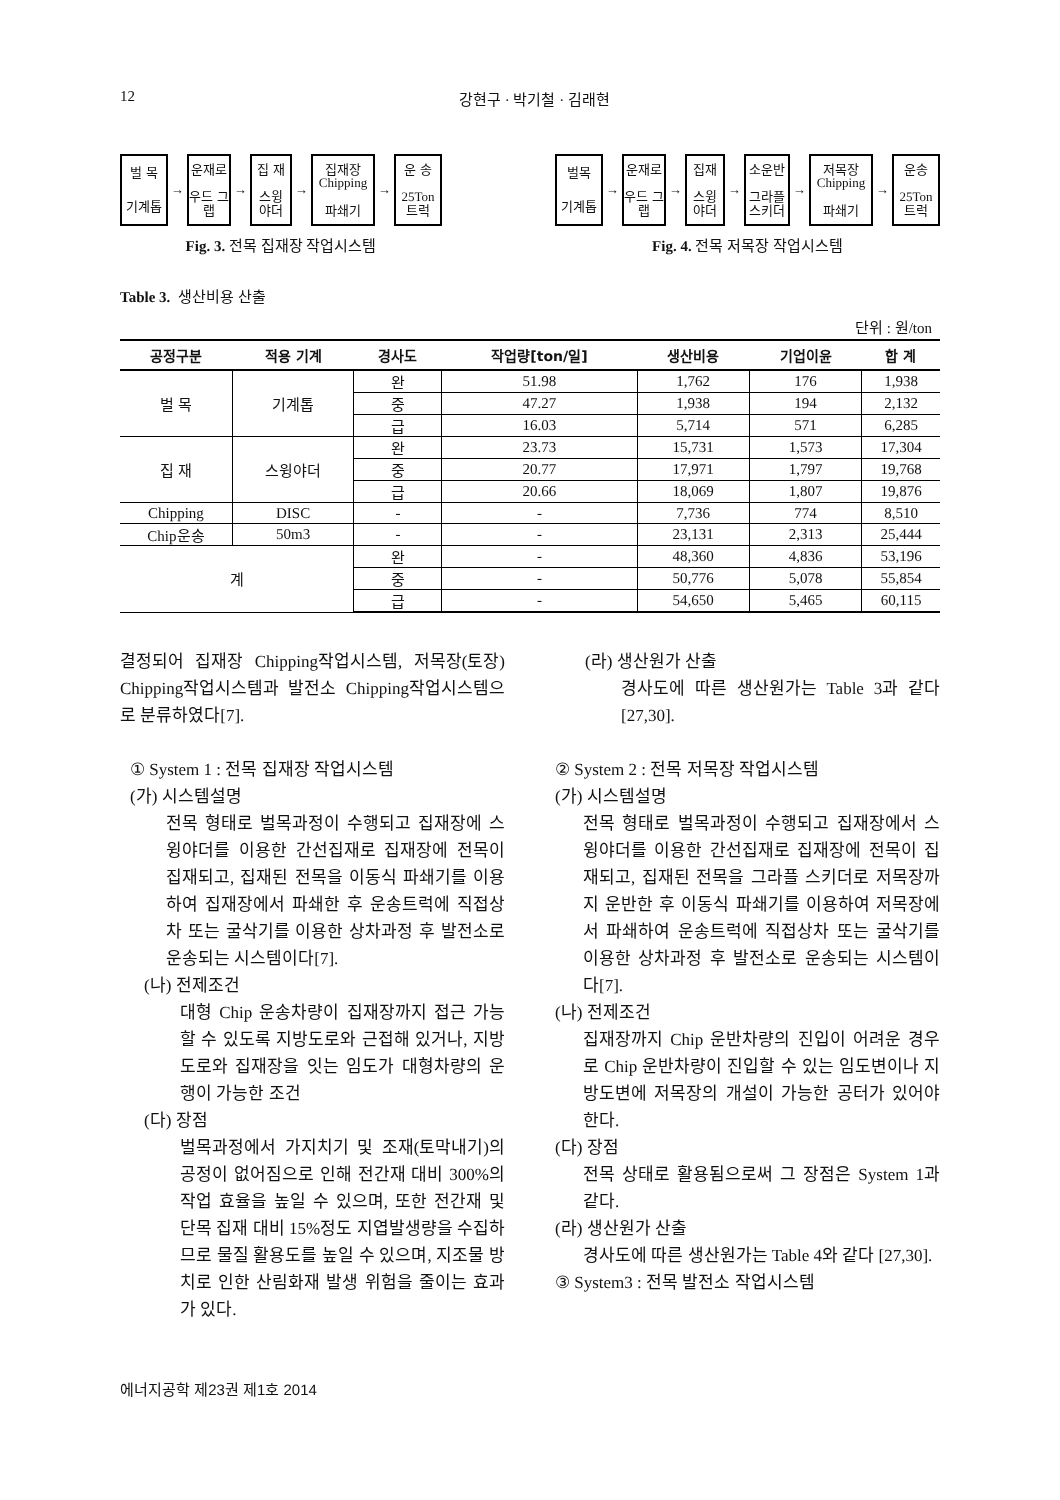12 강현구 · 박기철 · 김래현
벌 목
기계톱
→
운재로
우드 그랩
→
집 재
스윙 야더
→
집재장 Chipping
파쇄기
→
운 송
25Ton 트럭
Fig. 3. 전목 집재장 작업시스템
벌목
기계톱
→
운재로
우드 그랩
→
집재
스윙 야더
→
소운반
그라플 스키더
→
저목장 Chipping
파쇄기
→
운송
25Ton 트럭
Fig. 4. 전목 저목장 작업시스템
Table 3. 생산비용 산출
단위 : 원/ton
| 공정구분 | 적용 기계 | 경사도 | 작업량[ton/일] | 생산비용 | 기업이윤 | 합 계 |
| --- | --- | --- | --- | --- | --- | --- |
| 벌 목 | 기계톱 | 완 | 51.98 | 1,762 | 176 | 1,938 |
| | | 중 | 47.27 | 1,938 | 194 | 2,132 |
| | | 급 | 16.03 | 5,714 | 571 | 6,285 |
| 집 재 | 스윙야더 | 완 | 23.73 | 15,731 | 1,573 | 17,304 |
| | | 중 | 20.77 | 17,971 | 1,797 | 19,768 |
| | | 급 | 20.66 | 18,069 | 1,807 | 19,876 |
| Chipping | DISC | - | - | 7,736 | 774 | 8,510 |
| Chip운송 | 50m3 | - | - | 23,131 | 2,313 | 25,444 |
| 계 | | 완 | - | 48,360 | 4,836 | 53,196 |
| | | 중 | - | 50,776 | 5,078 | 55,854 |
| | | 급 | - | 54,650 | 5,465 | 60,115 |
결정되어 집재장 Chipping작업시스템, 저목장(토장) Chipping작업시스템과 발전소 Chipping작업시스템으로 분류하였다[7].
① System 1 : 전목 집재장 작업시스템
(가) 시스템설명
전목 형태로 벌목과정이 수행되고 집재장에 스윙야더를 이용한 간선집재로 집재장에 전목이 집재되고, 집재된 전목을 이동식 파쇄기를 이용하여 집재장에서 파쇄한 후 운송트럭에 직접상차 또는 굴삭기를 이용한 상차과정 후 발전소로 운송되는 시스템이다[7].
(나) 전제조건
대형 Chip 운송차량이 집재장까지 접근 가능할 수 있도록 지방도로와 근접해 있거나, 지방도로와 집재장을 잇는 임도가 대형차량의 운행이 가능한 조건
(다) 장점
벌목과정에서 가지치기 및 조재(토막내기)의 공정이 없어짐으로 인해 전간재 대비 300%의 작업 효율을 높일 수 있으며, 또한 전간재 및 단목 집재 대비 15%정도 지엽발생량을 수집하므로 물질 활용도를 높일 수 있으며, 지조물 방치로 인한 산림화재 발생 위험을 줄이는 효과가 있다.
(라) 생산원가 산출
경사도에 따른 생산원가는 Table 3과 같다 [27,30].
② System 2 : 전목 저목장 작업시스템
(가) 시스템설명
전목 형태로 벌목과정이 수행되고 집재장에서 스윙야더를 이용한 간선집재로 집재장에 전목이 집재되고, 집재된 전목을 그라플 스키더로 저목장까지 운반한 후 이동식 파쇄기를 이용하여 저목장에서 파쇄하여 운송트럭에 직접상차 또는 굴삭기를 이용한 상차과정 후 발전소로 운송되는 시스템이다[7].
(나) 전제조건
집재장까지 Chip 운반차량의 진입이 어려운 경우로 Chip 운반차량이 진입할 수 있는 임도변이나 지방도변에 저목장의 개설이 가능한 공터가 있어야 한다.
(다) 장점
전목 상태로 활용됨으로써 그 장점은 System 1과 같다.
(라) 생산원가 산출
경사도에 따른 생산원가는 Table 4와 같다 [27,30].
③ System3 : 전목 발전소 작업시스템
에너지공학 제23권 제1호 2014